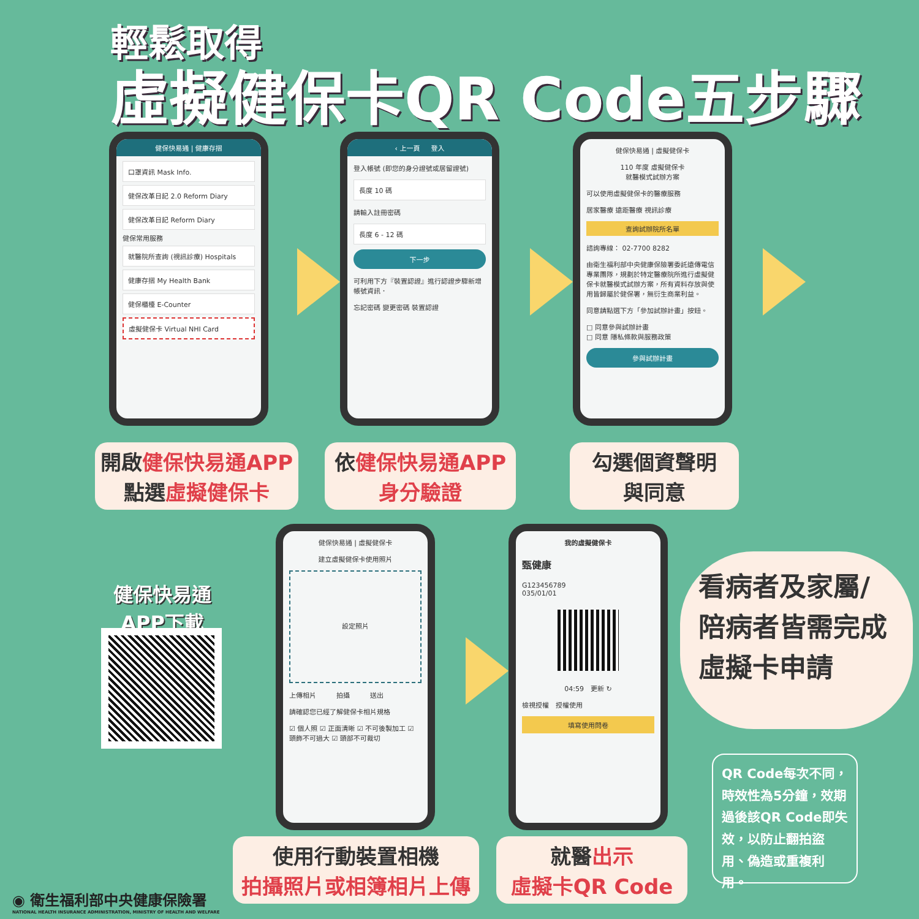輕鬆取得
虛擬健保卡QR Code五步驟
健保快易通 | 健康存摺
口罩資訊 Mask Info.
健保改革日記 2.0 Reform Diary
健保改革日記 Reform Diary
健保常用服務
就醫院所查詢 (視訊診療) Hospitals
健康存摺 My Health Bank
健保櫃檯 E-Counter
虛擬健保卡 Virtual NHI Card
‹ 上一頁 　 登入
登入帳號 (即您的身分證號或居留證號)
長度 10 碼
請輸入註冊密碼
長度 6 - 12 碼
下一步
可利用下方『裝置認證』進行認證步驟新增帳號資訊．
忘記密碼 變更密碼 裝置認證
健保快易通 | 虛擬健保卡
110 年度 虛擬健保卡
就醫模式試辦方案
可以使用虛擬健保卡的醫療服務
居家醫療 遠距醫療 視訊診療
查詢試辦院所名單
諮詢專線： 02-7700 8282
由衛生福利部中央健康保險署委託遠傳電信專業團隊，規劃於特定醫療院所進行虛擬健保卡就醫模式試辦方案，所有資料存放與使用皆歸屬於健保署，無衍生商業利益。
同意請點選下方「參加試辦計畫」按鈕。
□ 同意參與試辦計畫
□ 同意 隱私條款與服務政策
參與試辦計畫
開啟健保快易通APP
點選虛擬健保卡
依健保快易通APP
身分驗證
勾選個資聲明
與同意
健保快易通
APP下載
健保快易通 | 虛擬健保卡
建立虛擬健保卡使用照片
設定照片
上傳相片　　　拍攝　　　送出
請確認您已經了解健保卡相片規格
☑ 個人照 ☑ 正面清晰 ☑ 不可後製加工 ☑ 頭飾不可過大 ☑ 頭部不可裁切
我的虛擬健保卡
甄健康
G123456789
035/01/01
04:59　更新 ↻
檢視授權　授權使用
填寫使用問卷
看病者及家屬/
陪病者皆需完成
虛擬卡申請
使用行動裝置相機
拍攝照片或相簿相片上傳
就醫出示
虛擬卡QR Code
QR Code每次不同，時效性為5分鐘，效期過後該QR Code即失效，以防止翻拍盜用、偽造或重複利用。
◉ 衛生福利部中央健康保險署
NATIONAL HEALTH INSURANCE ADMINISTRATION, MINISTRY OF HEALTH AND WELFARE